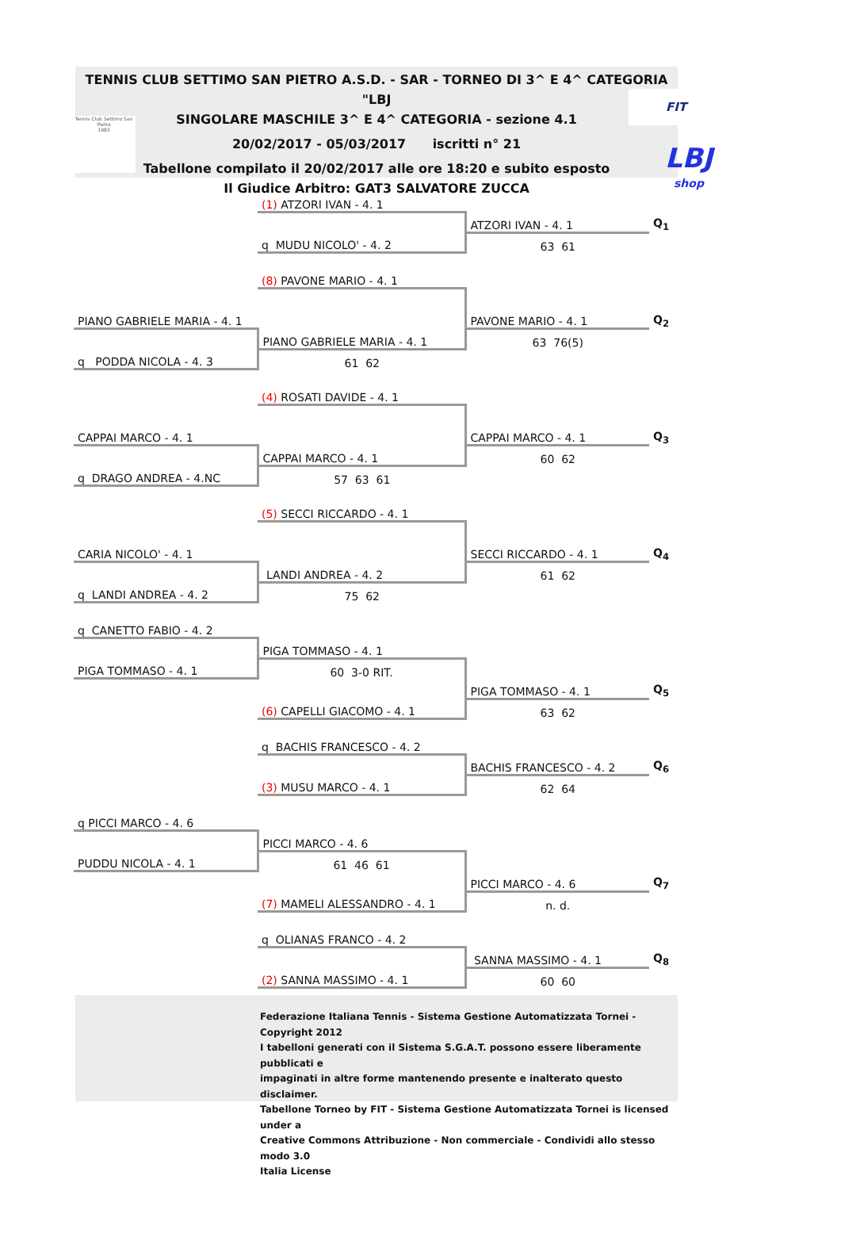TENNIS CLUB SETTIMO SAN PIETRO A.S.D. - SAR - TORNEO DI 3^ E 4^ CATEGORIA "LBJ
SINGOLARE MASCHILE 3^ E 4^ CATEGORIA - sezione 4.1
20/02/2017 - 05/03/2017 iscritti n° 21
Tabellone compilato il 20/02/2017 alle ore 18:20 e subito esposto
Il Giudice Arbitro: GAT3 SALVATORE ZUCCA
Tennis Club Settimo San Pietro
1983
FIT
LBJ
shop
| | (1) ATZORI IVAN - 4. 1 | | |
| | | ATZORI IVAN - 4. 1 | Q<sub>1</sub> |
| | q MUDU NICOLO' - 4. 2 | 63 61 | |
| | (8) PAVONE MARIO - 4. 1 | | |
| PIANO GABRIELE MARIA - 4. 1 | | PAVONE MARIO - 4. 1 | Q<sub>2</sub> |
| | PIANO GABRIELE MARIA - 4. 1 | 63 76(5) | |
| q PODDA NICOLA - 4. 3 | 61 62 | | |
| | (4) ROSATI DAVIDE - 4. 1 | | |
| CAPPAI MARCO - 4. 1 | | CAPPAI MARCO - 4. 1 | Q<sub>3</sub> |
| | CAPPAI MARCO - 4. 1 | 60 62 | |
| q DRAGO ANDREA - 4.NC | 57 63 61 | | |
| | (5) SECCI RICCARDO - 4. 1 | | |
| CARIA NICOLO' - 4. 1 | | SECCI RICCARDO - 4. 1 | Q<sub>4</sub> |
| | LANDI ANDREA - 4. 2 | 61 62 | |
| q LANDI ANDREA - 4. 2 | 75 62 | | |
| q CANETTO FABIO - 4. 2 | | | |
| | PIGA TOMMASO - 4. 1 | | |
| PIGA TOMMASO - 4. 1 | 60 3-0 RIT. | | |
| | | PIGA TOMMASO - 4. 1 | Q<sub>5</sub> |
| | (6) CAPELLI GIACOMO - 4. 1 | 63 62 | |
| | q BACHIS FRANCESCO - 4. 2 | | |
| | | BACHIS FRANCESCO - 4. 2 | Q<sub>6</sub> |
| | (3) MUSU MARCO - 4. 1 | 62 64 | |
| q PICCI MARCO - 4. 6 | | | |
| | PICCI MARCO - 4. 6 | | |
| PUDDU NICOLA - 4. 1 | 61 46 61 | | |
| | | PICCI MARCO - 4. 6 | Q<sub>7</sub> |
| | (7) MAMELI ALESSANDRO - 4. 1 | n. d. | |
| | q OLIANAS FRANCO - 4. 2 | | |
| | | SANNA MASSIMO - 4. 1 | Q<sub>8</sub> |
| | (2) SANNA MASSIMO - 4. 1 | 60 60 | |
Federazione Italiana Tennis - Sistema Gestione Automatizzata Tornei - Copyright 2012
I tabelloni generati con il Sistema S.G.A.T. possono essere liberamente pubblicati e
impaginati in altre forme mantenendo presente e inalterato questo disclaimer.
Tabellone Torneo by FIT - Sistema Gestione Automatizzata Tornei is licensed under a
Creative Commons Attribuzione - Non commerciale - Condividi allo stesso modo 3.0
Italia License